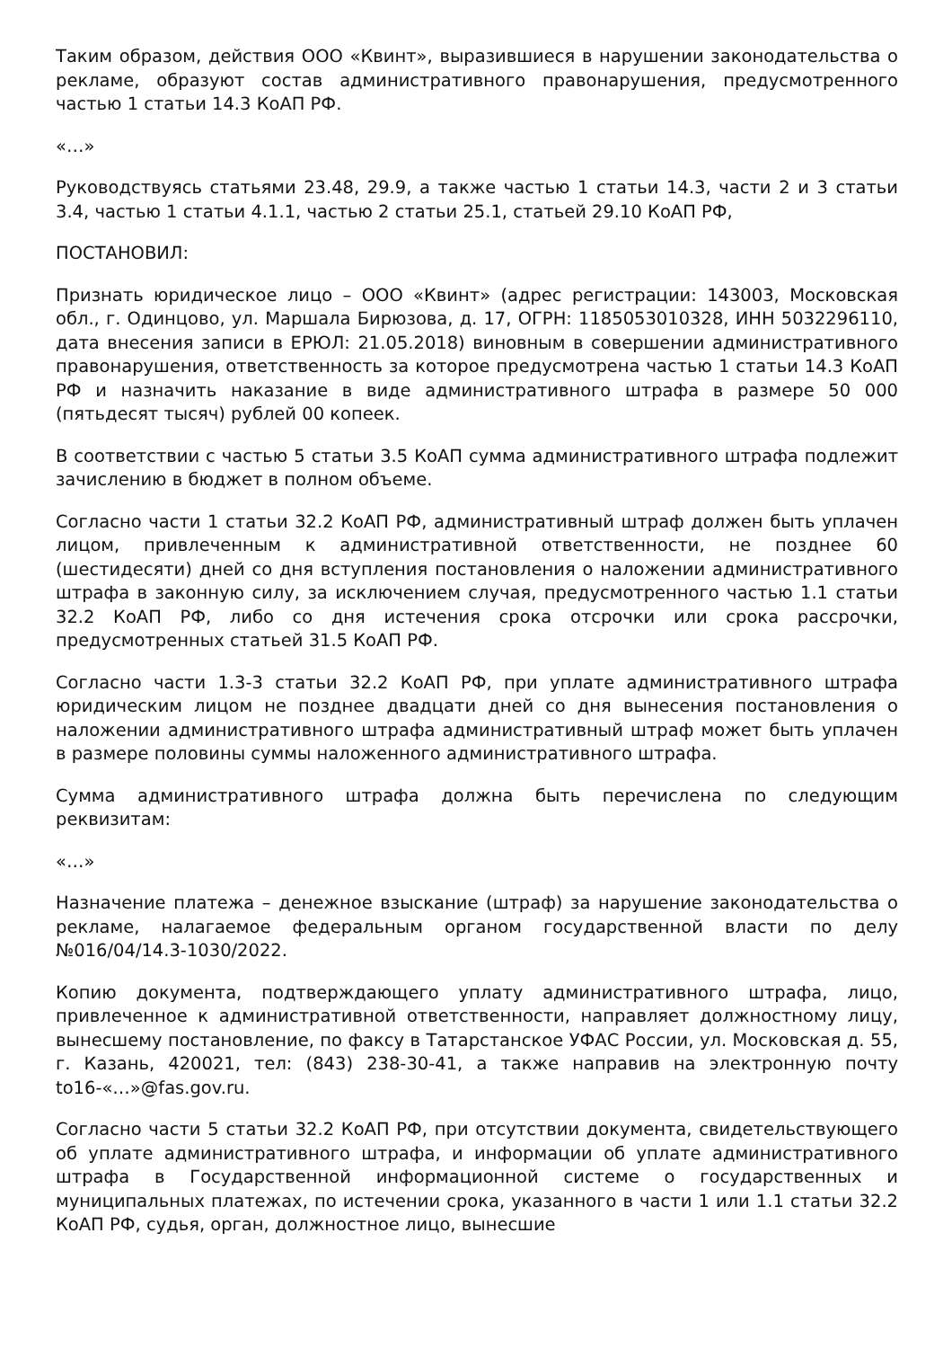Таким образом, действия ООО «Квинт», выразившиеся в нарушении законодательства о рекламе, образуют состав административного правонарушения, предусмотренного частью 1 статьи 14.3 КоАП РФ.
«…»
Руководствуясь статьями 23.48, 29.9, а также частью 1 статьи 14.3, части 2 и 3 статьи 3.4, частью 1 статьи 4.1.1, частью 2 статьи 25.1, статьей 29.10 КоАП РФ,
ПОСТАНОВИЛ:
Признать юридическое лицо – ООО «Квинт» (адрес регистрации: 143003, Московская обл., г. Одинцово, ул. Маршала Бирюзова, д. 17, ОГРН: 1185053010328, ИНН 5032296110, дата внесения записи в ЕРЮЛ: 21.05.2018) виновным в совершении административного правонарушения, ответственность за которое предусмотрена частью 1 статьи 14.3 КоАП РФ и назначить наказание в виде административного штрафа в размере 50 000 (пятьдесят тысяч) рублей 00 копеек.
В соответствии с частью 5 статьи 3.5 КоАП сумма административного штрафа подлежит зачислению в бюджет в полном объеме.
Согласно части 1 статьи 32.2 КоАП РФ, административный штраф должен быть уплачен лицом, привлеченным к административной ответственности, не позднее 60 (шестидесяти) дней со дня вступления постановления о наложении административного штрафа в законную силу, за исключением случая, предусмотренного частью 1.1 статьи 32.2 КоАП РФ, либо со дня истечения срока отсрочки или срока рассрочки, предусмотренных статьей 31.5 КоАП РФ.
Согласно части 1.3-3 статьи 32.2 КоАП РФ, при уплате административного штрафа юридическим лицом не позднее двадцати дней со дня вынесения постановления о наложении административного штрафа административный штраф может быть уплачен в размере половины суммы наложенного административного штрафа.
Сумма административного штрафа должна быть перечислена по следующим реквизитам:
«…»
Назначение платежа – денежное взыскание (штраф) за нарушение законодательства о рекламе, налагаемое федеральным органом государственной власти по делу №016/04/14.3-1030/2022.
Копию документа, подтверждающего уплату административного штрафа, лицо, привлеченное к административной ответственности, направляет должностному лицу, вынесшему постановление, по факсу в Татарстанское УФАС России, ул. Московская д. 55, г. Казань, 420021, тел: (843) 238-30-41, а также направив на электронную почту to16-«…»@fas.gov.ru.
Согласно части 5 статьи 32.2 КоАП РФ, при отсутствии документа, свидетельствующего об уплате административного штрафа, и информации об уплате административного штрафа в Государственной информационной системе о государственных и муниципальных платежах, по истечении срока, указанного в части 1 или 1.1 статьи 32.2 КоАП РФ, судья, орган, должностное лицо, вынесшие